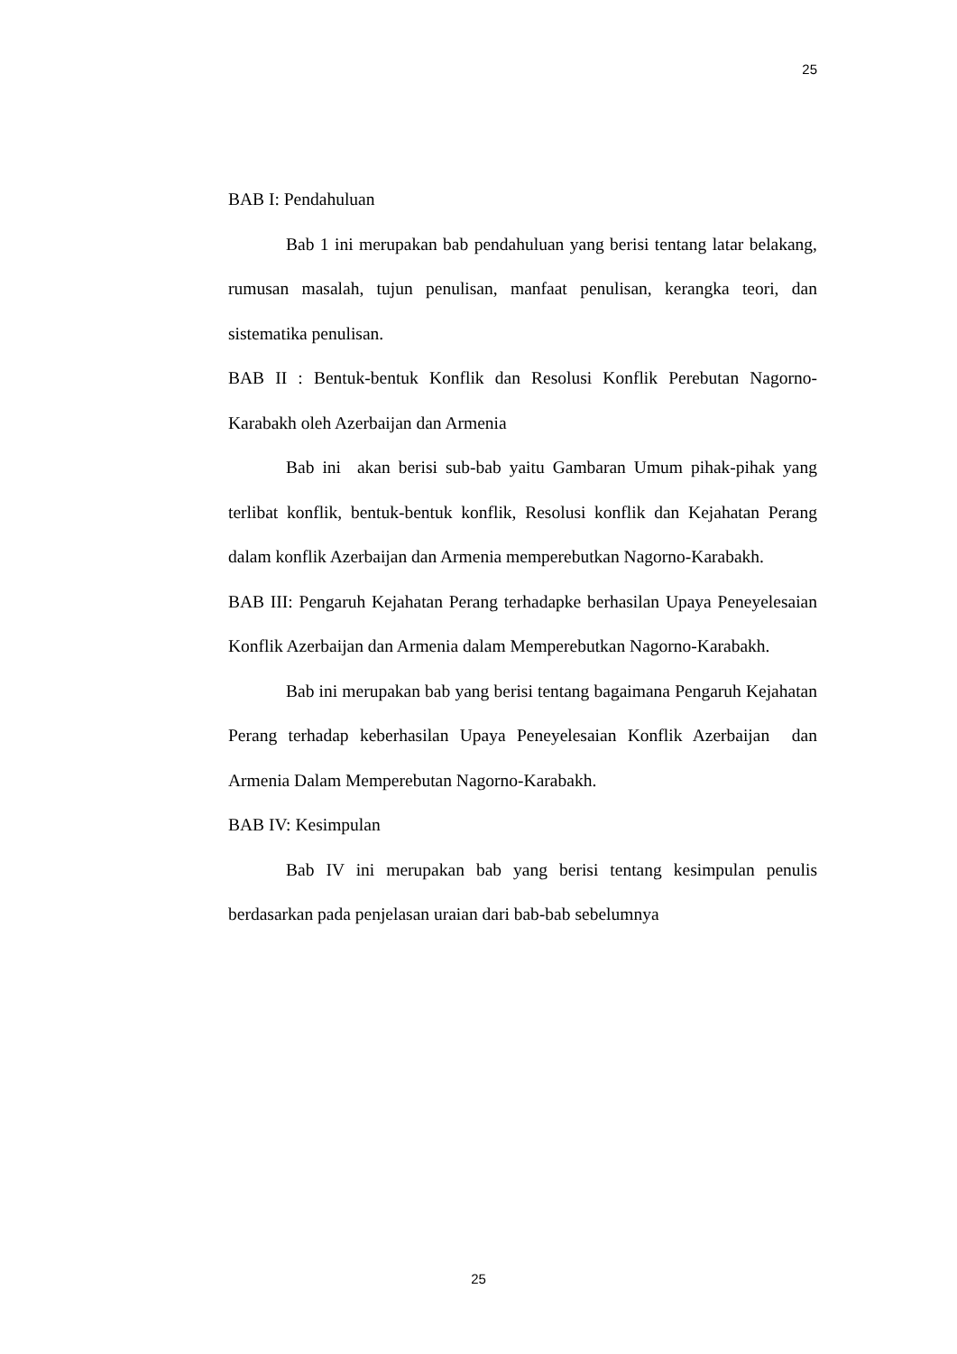25
BAB I: Pendahuluan
Bab 1 ini merupakan bab pendahuluan yang berisi tentang latar belakang, rumusan masalah, tujun penulisan, manfaat penulisan, kerangka teori, dan sistematika penulisan.
BAB II : Bentuk-bentuk Konflik dan Resolusi Konflik Perebutan Nagorno-Karabakh oleh Azerbaijan dan Armenia
Bab ini akan berisi sub-bab yaitu Gambaran Umum pihak-pihak yang terlibat konflik, bentuk-bentuk konflik, Resolusi konflik dan Kejahatan Perang dalam konflik Azerbaijan dan Armenia memperebutkan Nagorno-Karabakh.
BAB III: Pengaruh Kejahatan Perang terhadapke berhasilan Upaya Peneyelesaian Konflik Azerbaijan dan Armenia dalam Memperebutkan Nagorno-Karabakh.
Bab ini merupakan bab yang berisi tentang bagaimana Pengaruh Kejahatan Perang terhadap keberhasilan Upaya Peneyelesaian Konflik Azerbaijan dan Armenia Dalam Memperebutan Nagorno-Karabakh.
BAB IV: Kesimpulan
Bab IV ini merupakan bab yang berisi tentang kesimpulan penulis berdasarkan pada penjelasan uraian dari bab-bab sebelumnya
25